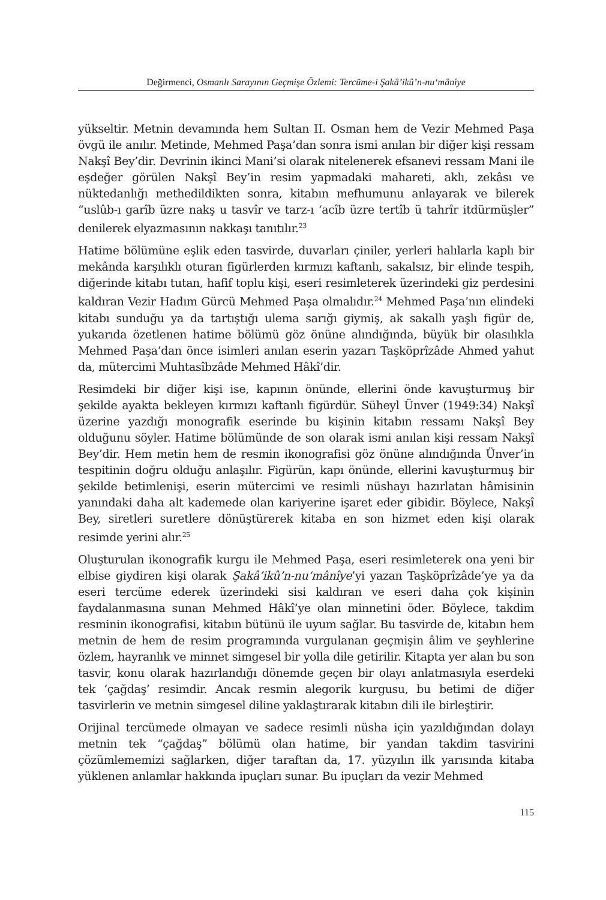Değirmenci, Osmanlı Sarayının Geçmişe Özlemi: Tercüme-i Şakâ’ikû’n-nu‘mânîye
yükseltir. Metnin devamında hem Sultan II. Osman hem de Vezir Mehmed Paşa övgü ile anılır. Metinde, Mehmed Paşa’dan sonra ismi anılan bir diğer kişi ressam Nakşî Bey’dir. Devrinin ikinci Mani’si olarak nitelenerek efsanevi ressam Mani ile eşdeğer görülen Nakşî Bey’in resim yapmadaki mahareti, aklı, zekâsı ve nüktedanlığı methedildikten sonra, kitabın mefhumunu anlayarak ve bilerek “uslûb-ı garîb üzre nakş u tasvîr ve tarz-ı ‘acîb üzre tertîb ü tahrîr itdürmüşler” denilerek elyazmasının nakkaşı tanıtılır.<sup>23</sup>
Hatime bölümüne eşlik eden tasvirde, duvarları çiniler, yerleri halılarla kaplı bir mekânda karşılıklı oturan figürlerden kırmızı kaftanlı, sakalsız, bir elinde tespih, diğerinde kitabı tutan, hafif toplu kişi, eseri resimleterek üzerindeki giz perdesini kaldıran Vezir Hadım Gürcü Mehmed Paşa olmalıdır.<sup>24</sup> Mehmed Paşa’nın elindeki kitabı sunduğu ya da tartıştığı ulema sarığı giymiş, ak sakallı yaşlı figür de, yukarıda özetlenen hatime bölümü göz önüne alındığında, büyük bir olasılıkla Mehmed Paşa’dan önce isimleri anılan eserin yazarı Taşköprîzâde Ahmed yahut da, mütercimi Muhtasîbzâde Mehmed Hâkî’dir.
Resimdeki bir diğer kişi ise, kapının önünde, ellerini önde kavuşturmuş bir şekilde ayakta bekleyen kırmızı kaftanlı figürdür. Süheyl Ünver (1949:34) Nakşî üzerine yazdığı monografik eserinde bu kişinin kitabın ressamı Nakşî Bey olduğunu söyler. Hatime bölümünde de son olarak ismi anılan kişi ressam Nakşî Bey’dir. Hem metin hem de resmin ikonografisi göz önüne alındığında Ünver’in tespitinin doğru olduğu anlaşılır. Figürün, kapı önünde, ellerini kavuşturmuş bir şekilde betimlenişi, eserin mütercimi ve resimli nüshayı hazırlatan hâmisinin yanındaki daha alt kademede olan kariyerine işaret eder gibidir. Böylece, Nakşî Bey, siretleri suretlere dönüştürerek kitaba en son hizmet eden kişi olarak resimde yerini alır.<sup>25</sup>
Oluşturulan ikonografik kurgu ile Mehmed Paşa, eseri resimleterek ona yeni bir elbise giydiren kişi olarak Şakâ’ikû’n-nu‘mânîye’yi yazan Taşköprîzâde’ye ya da eseri tercüme ederek üzerindeki sisi kaldıran ve eseri daha çok kişinin faydalanmasına sunan Mehmed Hâkî’ye olan minnetini öder. Böylece, takdim resminin ikonografisi, kitabın bütünü ile uyum sağlar. Bu tasvirde de, kitabın hem metnin de hem de resim programında vurgulanan geçmişin âlim ve şeyhlerine özlem, hayranlık ve minnet simgesel bir yolla dile getirilir. Kitapta yer alan bu son tasvir, konu olarak hazırlandığı dönemde geçen bir olayı anlatmasıyla eserdeki tek ‘çağdaş’ resimdir. Ancak resmin alegorik kurgusu, bu betimi de diğer tasvirlerin ve metnin simgesel diline yaklaştırarak kitabın dili ile birleştirir.
Orijinal tercümede olmayan ve sadece resimli nüsha için yazıldığından dolayı metnin tek “çağdaş” bölümü olan hatime, bir yandan takdim tasvirini çözümlememizi sağlarken, diğer taraftan da, 17. yüzyılın ilk yarısında kitaba yüklenen anlamlar hakkında ipuçları sunar. Bu ipuçları da vezir Mehmed
115